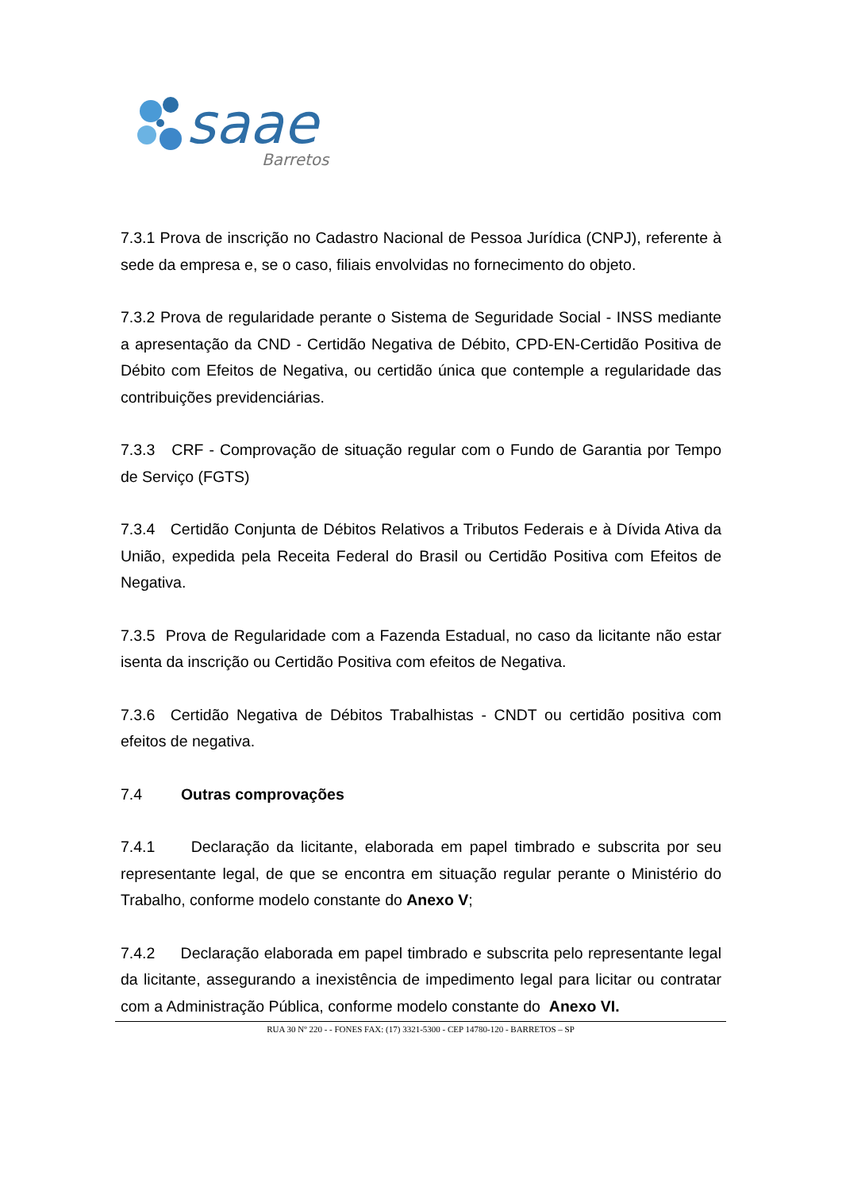saae
Barretos
7.3.1 Prova de inscrição no Cadastro Nacional de Pessoa Jurídica (CNPJ), referente à sede da empresa e, se o caso, filiais envolvidas no fornecimento do objeto.
7.3.2 Prova de regularidade perante o Sistema de Seguridade Social - INSS mediante a apresentação da CND - Certidão Negativa de Débito, CPD-EN-Certidão Positiva de Débito com Efeitos de Negativa, ou certidão única que contemple a regularidade das contribuições previdenciárias.
7.3.3 CRF - Comprovação de situação regular com o Fundo de Garantia por Tempo de Serviço (FGTS)
7.3.4 Certidão Conjunta de Débitos Relativos a Tributos Federais e à Dívida Ativa da União, expedida pela Receita Federal do Brasil ou Certidão Positiva com Efeitos de Negativa.
7.3.5 Prova de Regularidade com a Fazenda Estadual, no caso da licitante não estar isenta da inscrição ou Certidão Positiva com efeitos de Negativa.
7.3.6 Certidão Negativa de Débitos Trabalhistas - CNDT ou certidão positiva com efeitos de negativa.
7.4 Outras comprovações
7.4.1 Declaração da licitante, elaborada em papel timbrado e subscrita por seu representante legal, de que se encontra em situação regular perante o Ministério do Trabalho, conforme modelo constante do Anexo V;
7.4.2 Declaração elaborada em papel timbrado e subscrita pelo representante legal da licitante, assegurando a inexistência de impedimento legal para licitar ou contratar com a Administração Pública, conforme modelo constante do Anexo VI.
RUA 30 Nº 220 - - FONES FAX: (17) 3321-5300 - CEP 14780-120 - BARRETOS – SP